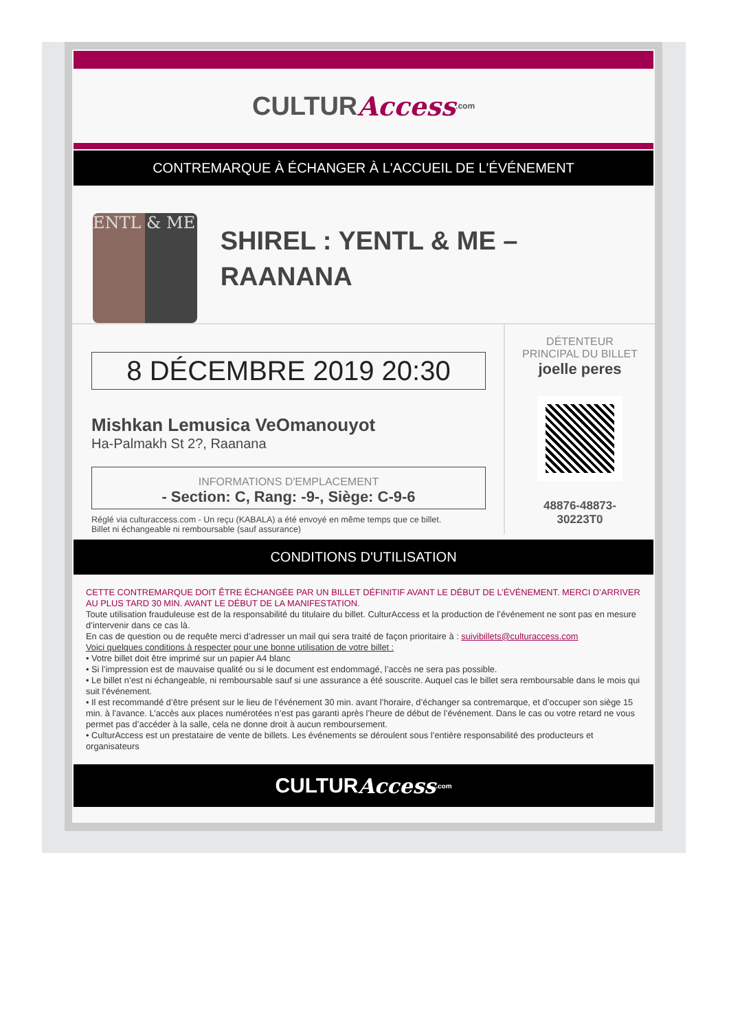CULTUR Access.com
CONTREMARQUE À ÉCHANGER À L'ACCUEIL DE L'ÉVÉNEMENT
ENTL & ME
SHIREL : YENTL & ME – RAANANA
8 DÉCEMBRE 2019 20:30
Mishkan Lemusica VeOmanouyot
Ha-Palmakh St 2?, Raanana
INFORMATIONS D'EMPLACEMENT
- Section: C, Rang: -9-, Siège: C-9-6
Réglé via culturaccess.com - Un reçu (KABALA) a été envoyé en même temps que ce billet.
Billet ni échangeable ni remboursable (sauf assurance)
DÉTENTEUR
PRINCIPAL DU BILLET
joelle peres
48876-48873-
30223T0
CONDITIONS D'UTILISATION
CETTE CONTREMARQUE DOIT ÊTRE ÉCHANGÉE PAR UN BILLET DÉFINITIF AVANT LE DÉBUT DE L’ÉVÉNEMENT. MERCI D’ARRIVER AU PLUS TARD 30 MIN. AVANT LE DÉBUT DE LA MANIFESTATION.
Toute utilisation frauduleuse est de la responsabilité du titulaire du billet. CulturAccess et la production de l’événement ne sont pas en mesure d’intervenir dans ce cas là.
En cas de question ou de requête merci d’adresser un mail qui sera traité de façon prioritaire à : suivibillets@culturaccess.com
Voici quelques conditions à respecter pour une bonne utilisation de votre billet :
• Votre billet doit être imprimé sur un papier A4 blanc
• Si l’impression est de mauvaise qualité ou si le document est endommagé, l’accès ne sera pas possible.
• Le billet n’est ni échangeable, ni remboursable sauf si une assurance a été souscrite. Auquel cas le billet sera remboursable dans le mois qui suit l’événement.
• Il est recommandé d’être présent sur le lieu de l’événement 30 min. avant l’horaire, d’échanger sa contremarque, et d’occuper son siège 15 min. à l’avance. L’accès aux places numérotées n’est pas garanti après l’heure de début de l’événement. Dans le cas ou votre retard ne vous permet pas d’accéder à la salle, cela ne donne droit à aucun remboursement.
• CulturAccess est un prestataire de vente de billets. Les événements se déroulent sous l’entière responsabilité des producteurs et organisateurs
CULTUR Access.com